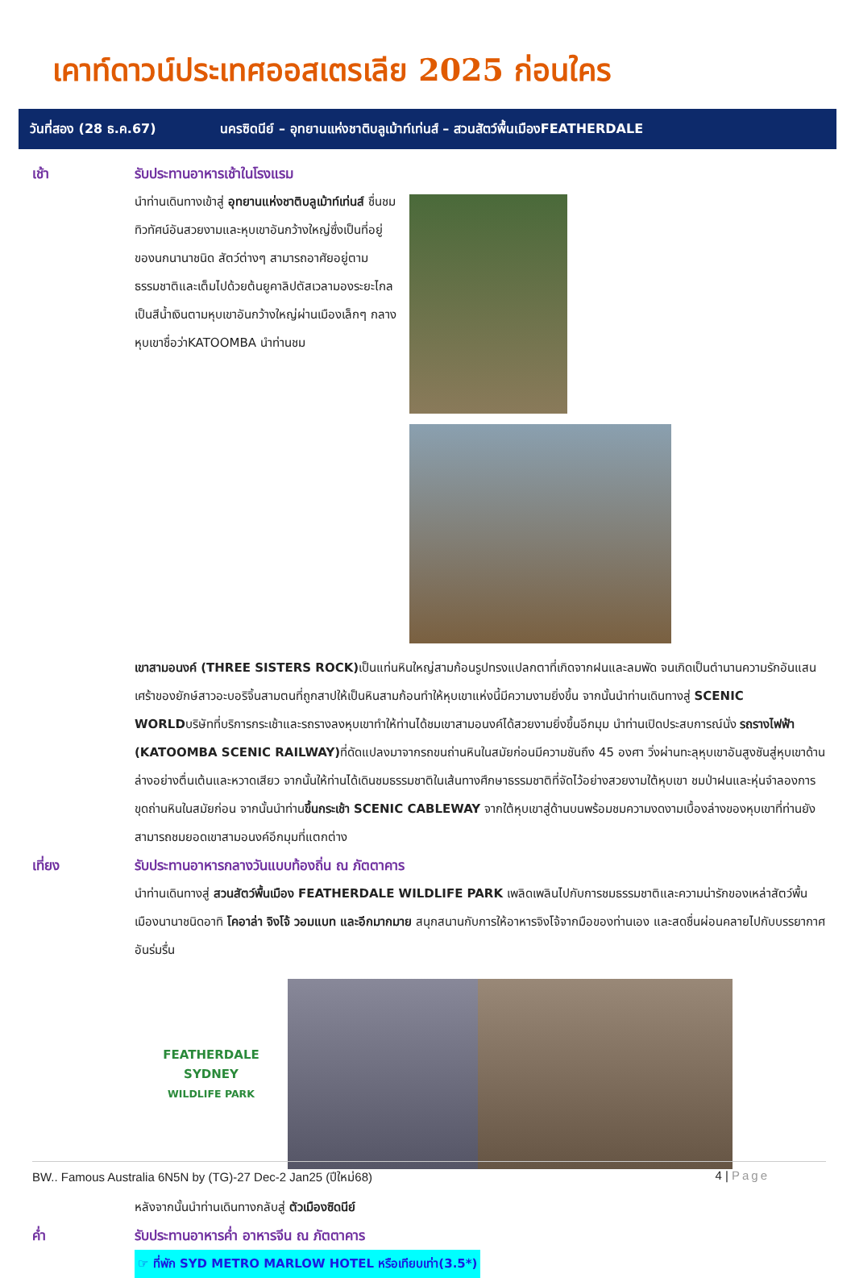เคาท์ดาวน์ประเทศออสเตรเลีย 2025 ก่อนใคร
วันที่สอง (28 ธ.ค.67) นครซิดนีย์ – อุทยานแห่งชาติบลูเม้าท์เท่นส์ – สวนสัตว์พื้นเมืองFEATHERDALE
เช้า รับประทานอาหารเช้าในโรงแรม
นำท่านเดินทางเข้าสู่ อุทยานแห่งชาติบลูเม้าท์เท่นส์ ชื่นชมทิวทัศน์อันสวยงามและหุบเขาอันกว้างใหญ่ซึ่งเป็นที่อยู่ของนกนานาชนิด สัตว์ต่างๆ สามารถอาศัยอยู่ตามธรรมชาติและเต็มไปด้วยต้นยูคาลิปตัสเวลามองระยะไกลเป็นสีน้ำเงินตามหุบเขาอันกว้างใหญ่ผ่านเมืองเล็กๆ กลางหุบเขาชื่อว่าKATOOMBA นำท่านชม
เขาสามอนงค์ (THREE SISTERS ROCK) เป็นแท่นหินใหญ่สามก้อนรูปทรงแปลกตาที่เกิดจากฝนและลมพัด จนเกิดเป็นตำนานความรักอันแสนเศร้าของยักษ์สาวอะบอริจิ้นสามตนที่ถูกสาปให้เป็นหินสามก้อนทำให้หุบเขาแห่งนี้มีความงามยิ่งขึ้น จากนั้นนำท่านเดินทางสู่ SCENIC WORLDบริษัทที่บริการกระเช้าและรถรางลงหุบเขาทำให้ท่านได้ชมเขาสามอนงค์ได้สวยงามยิ่งขึ้นอีกมุม นำท่านเปิดประสบการณ์นั่ง รถรางไฟฟ้า (KATOOMBA SCENIC RAILWAY) ที่ดัดแปลงมาจากรถขนถ่านหินในสมัยก่อนมีความชันถึง 45 องศา วิ่งผ่านทะลุหุบเขาอันสูงชันสู่หุบเขาด้านล่างอย่างตื่นเต้นและหวาดเสียว จากนั้นให้ท่านได้เดินชมธรรมชาติในเส้นทางศึกษาธรรมชาติที่จัดไว้อย่างสวยงามใต้หุบเขา ชมป่าฝนและหุ่นจำลองการขุดถ่านหินในสมัยก่อน จากนั้นนำท่านขึ้นกระเช้า SCENIC CABLEWAY จากใต้หุบเขาสู่ด้านบนพร้อมชมความงดงามเบื้องล่างของหุบเขาที่ท่านยังสามารถชมยอดเขาสามอนงค์อีกมุมที่แตกต่าง
เที่ยง รับประทานอาหารกลางวันแบบท้องถิ่น ณ ภัตตาคาร
นำท่านเดินทางสู่ สวนสัตว์พื้นเมือง FEATHERDALE WILDLIFE PARK เพลิดเพลินไปกับการชมธรรมชาติและความน่ารักของเหล่าสัตว์พื้นเมืองนานาชนิดอาทิ โคอาล่า จิงโจ้ วอมแบท และอีกมากมาย สนุกสนานกับการให้อาหารจิงโจ้จากมือของท่านเอง และสดชื่นผ่อนคลายไปกับบรรยากาศอันร่มรื่น
FEATHERDALE
SYDNEY
WILDLIFE PARK
หลังจากนั้นนำท่านเดินทางกลับสู่ ตัวเมืองซิดนีย์
ค่ำ รับประทานอาหารค่ำ อาหารจีน ณ ภัตตาคาร
☞ ที่พัก SYD METRO MARLOW HOTEL หรือเทียบเท่า(3.5*)
BW.. Famous Australia 6N5N by (TG)-27 Dec-2 Jan25 (ปีใหม่68) 4 | Page